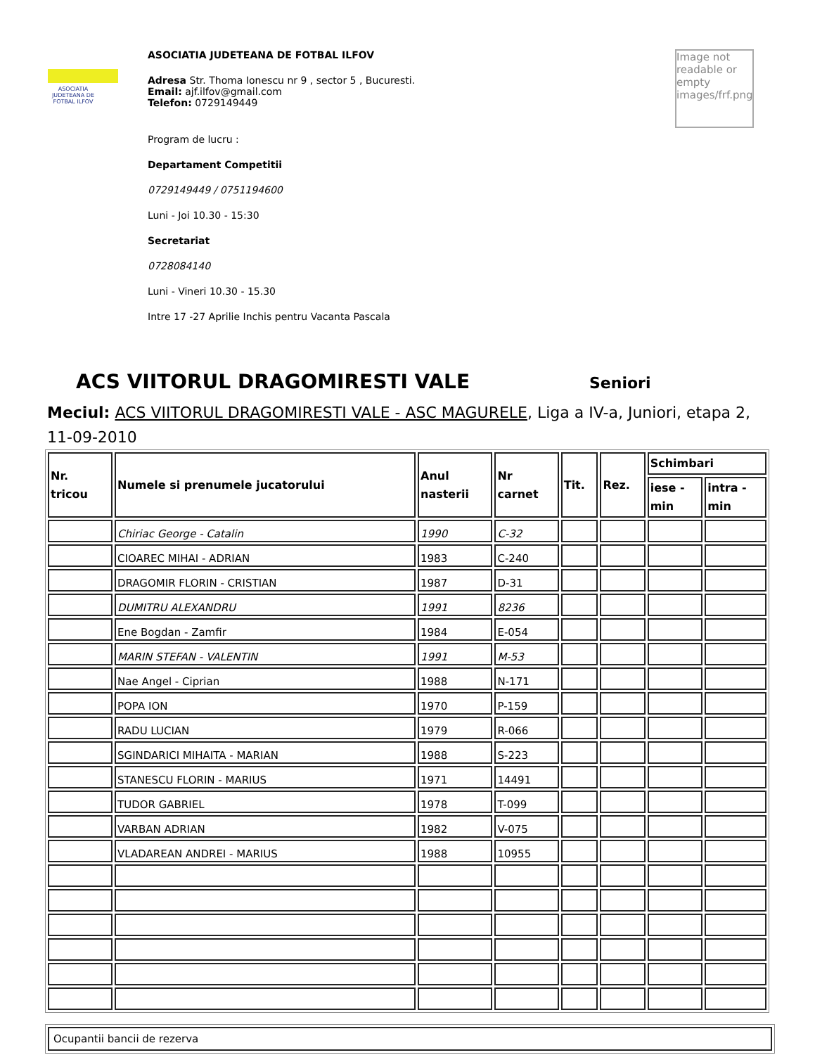ASOCIATIA JUDETEANA DE FOTBAL ILFOV
ASOCIATIA JUDETEANA DE FOTBAL ILFOV
Adresa Str. Thoma Ionescu nr 9 , sector 5 , Bucuresti.
Email: ajf.ilfov@gmail.com
Telefon: 0729149449
Program de lucru :
Departament Competitii
0729149449 / 0751194600
Luni - Joi 10.30 - 15:30
Secretariat
0728084140
Luni - Vineri 10.30 - 15.30
Intre 17 -27 Aprilie Inchis pentru Vacanta Pascala
Image not readable or empty images/frf.png
ACS VIITORUL DRAGOMIRESTI VALE
Seniori
Meciul: ACS VIITORUL DRAGOMIRESTI VALE - ASC MAGURELE, Liga a IV-a, Juniori, etapa 2, 11-09-2010
| Nr. tricou | Numele si prenumele jucatorului | Anul nasterii | Nr carnet | Tit. | Rez. | Schimbari | |
| --- | --- | --- | --- | --- | --- | --- | --- |
| | | | | | | iese - min | intra - min |
| | Chiriac George - Catalin | 1990 | C-32 | | | | |
| | CIOAREC MIHAI - ADRIAN | 1983 | C-240 | | | | |
| | DRAGOMIR FLORIN - CRISTIAN | 1987 | D-31 | | | | |
| | DUMITRU ALEXANDRU | 1991 | 8236 | | | | |
| | Ene Bogdan - Zamfir | 1984 | E-054 | | | | |
| | MARIN STEFAN - VALENTIN | 1991 | M-53 | | | | |
| | Nae Angel - Ciprian | 1988 | N-171 | | | | |
| | POPA ION | 1970 | P-159 | | | | |
| | RADU LUCIAN | 1979 | R-066 | | | | |
| | SGINDARICI MIHAITA - MARIAN | 1988 | S-223 | | | | |
| | STANESCU FLORIN - MARIUS | 1971 | 14491 | | | | |
| | TUDOR GABRIEL | 1978 | T-099 | | | | |
| | VARBAN ADRIAN | 1982 | V-075 | | | | |
| | VLADAREAN ANDREI - MARIUS | 1988 | 10955 | | | | |
Ocupantii bancii de rezerva